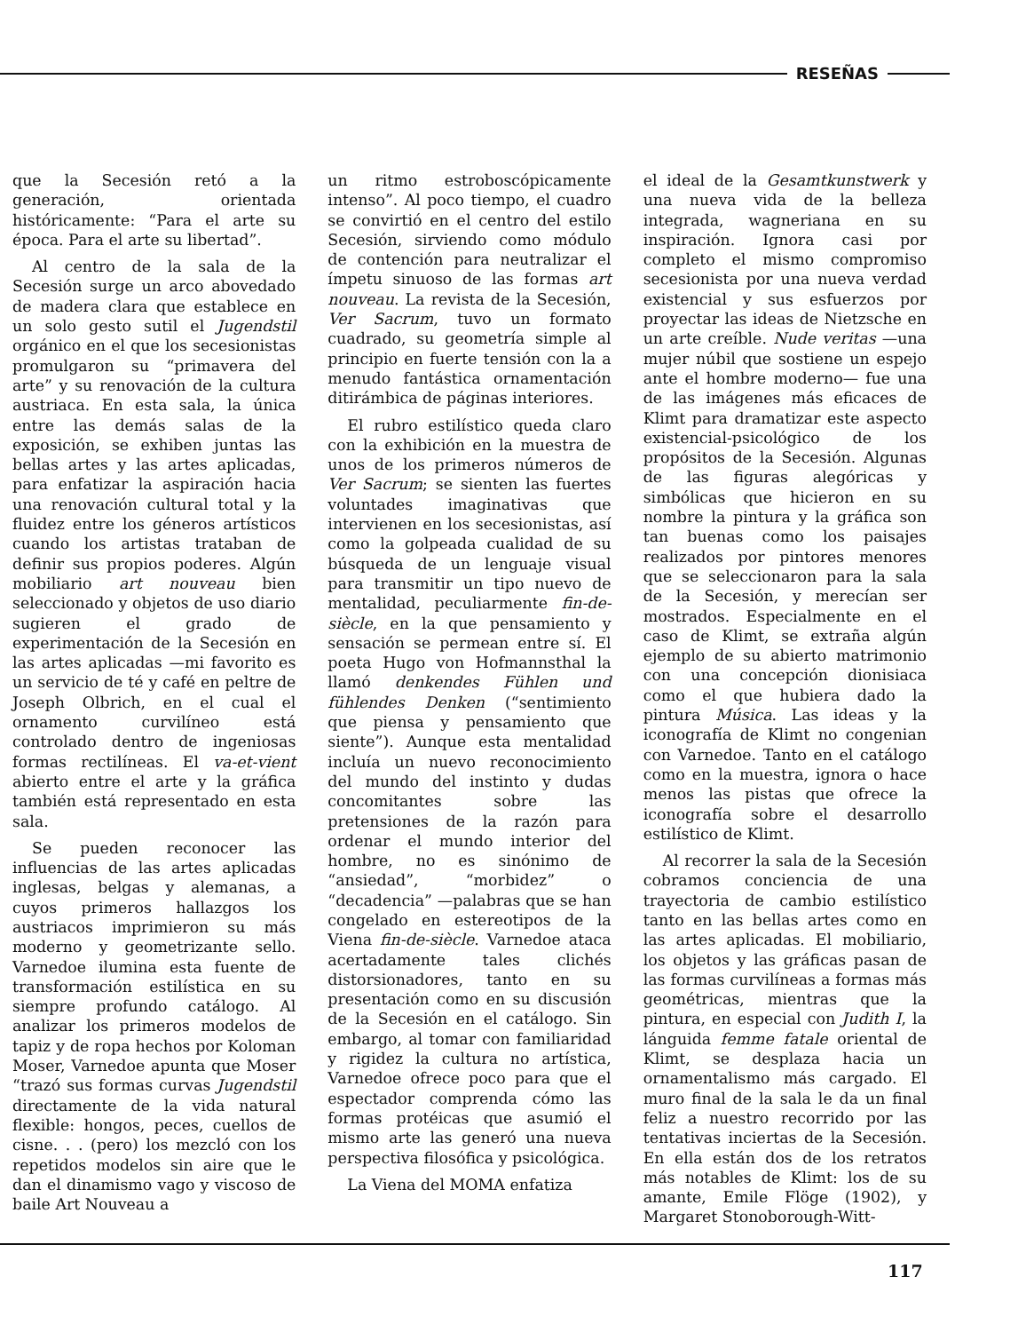RESEÑAS
que la Secesión retó a la generación, orientada históricamente: “Para el arte su época. Para el arte su libertad”.
Al centro de la sala de la Secesión surge un arco abovedado de madera clara que establece en un solo gesto sutil el Jugendstil orgánico en el que los secesionistas promulgaron su “primavera del arte” y su renovación de la cultura austriaca. En esta sala, la única entre las demás salas de la exposición, se exhiben juntas las bellas artes y las artes aplicadas, para enfatizar la aspiración hacia una renovación cultural total y la fluidez entre los géneros artísticos cuando los artistas trataban de definir sus propios poderes. Algún mobiliario art nouveau bien seleccionado y objetos de uso diario sugieren el grado de experimentación de la Secesión en las artes aplicadas —mi favorito es un servicio de té y café en peltre de Joseph Olbrich, en el cual el ornamento curvilíneo está controlado dentro de ingeniosas formas rectilíneas. El va-et-vient abierto entre el arte y la gráfica también está representado en esta sala.
Se pueden reconocer las influencias de las artes aplicadas inglesas, belgas y alemanas, a cuyos primeros hallazgos los austriacos imprimieron su más moderno y geometrizante sello. Varnedoe ilumina esta fuente de transformación estilística en su siempre profundo catálogo. Al analizar los primeros modelos de tapiz y de ropa hechos por Koloman Moser, Varnedoe apunta que Moser “trazó sus formas curvas Jugendstil directamente de la vida natural flexible: hongos, peces, cuellos de cisne. . . (pero) los mezcló con los repetidos modelos sin aire que le dan el dinamismo vago y viscoso de baile Art Nouveau a
un ritmo estroboscópicamente intenso”. Al poco tiempo, el cuadro se convirtió en el centro del estilo Secesión, sirviendo como módulo de contención para neutralizar el ímpetu sinuoso de las formas art nouveau. La revista de la Secesión, Ver Sacrum, tuvo un formato cuadrado, su geometría simple al principio en fuerte tensión con la a menudo fantástica ornamentación ditirámbica de páginas interiores.
El rubro estilístico queda claro con la exhibición en la muestra de unos de los primeros números de Ver Sacrum; se sienten las fuertes voluntades imaginativas que intervienen en los secesionistas, así como la golpeada cualidad de su búsqueda de un lenguaje visual para transmitir un tipo nuevo de mentalidad, peculiarmente fin-de-siècle, en la que pensamiento y sensación se permean entre sí. El poeta Hugo von Hofmannsthal la llamó denkendes Fühlen und fühlendes Denken (“sentimiento que piensa y pensamiento que siente”). Aunque esta mentalidad incluía un nuevo reconocimiento del mundo del instinto y dudas concomitantes sobre las pretensiones de la razón para ordenar el mundo interior del hombre, no es sinónimo de “ansiedad”, “morbidez” o “decadencia” —palabras que se han congelado en estereotipos de la Viena fin-de-siècle. Varnedoe ataca acertadamente tales clichés distorsionadores, tanto en su presentación como en su discusión de la Secesión en el catálogo. Sin embargo, al tomar con familiaridad y rigidez la cultura no artística, Varnedoe ofrece poco para que el espectador comprenda cómo las formas protéicas que asumió el mismo arte las generó una nueva perspectiva filosófica y psicológica.
La Viena del MOMA enfatiza
el ideal de la Gesamtkunstwerk y una nueva vida de la belleza integrada, wagneriana en su inspiración. Ignora casi por completo el mismo compromiso secesionista por una nueva verdad existencial y sus esfuerzos por proyectar las ideas de Nietzsche en un arte creíble. Nude veritas —una mujer núbil que sostiene un espejo ante el hombre moderno— fue una de las imágenes más eficaces de Klimt para dramatizar este aspecto existencial-psicológico de los propósitos de la Secesión. Algunas de las figuras alegóricas y simbólicas que hicieron en su nombre la pintura y la gráfica son tan buenas como los paisajes realizados por pintores menores que se seleccionaron para la sala de la Secesión, y merecían ser mostrados. Especialmente en el caso de Klimt, se extraña algún ejemplo de su abierto matrimonio con una concepción dionisiaca como el que hubiera dado la pintura Música. Las ideas y la iconografía de Klimt no congenian con Varnedoe. Tanto en el catálogo como en la muestra, ignora o hace menos las pistas que ofrece la iconografía sobre el desarrollo estilístico de Klimt.
Al recorrer la sala de la Secesión cobramos conciencia de una trayectoria de cambio estilístico tanto en las bellas artes como en las artes aplicadas. El mobiliario, los objetos y las gráficas pasan de las formas curvilíneas a formas más geométricas, mientras que la pintura, en especial con Judith I, la lánguida femme fatale oriental de Klimt, se desplaza hacia un ornamentalismo más cargado. El muro final de la sala le da un final feliz a nuestro recorrido por las tentativas inciertas de la Secesión. En ella están dos de los retratos más notables de Klimt: los de su amante, Emile Flöge (1902), y Margaret Stonoborough-Witt-
117